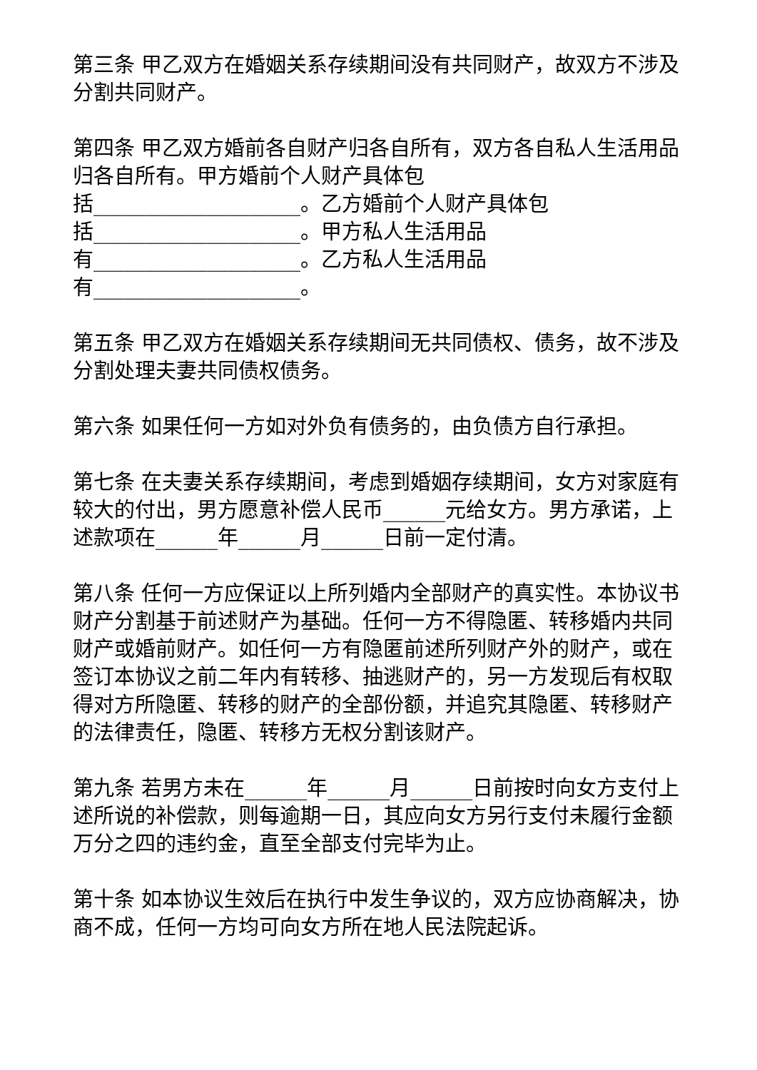第三条 甲乙双方在婚姻关系存续期间没有共同财产，故双方不涉及分割共同财产。
第四条 甲乙双方婚前各自财产归各自所有，双方各自私人生活用品归各自所有。甲方婚前个人财产具体包
括____________________。乙方婚前个人财产具体包
括____________________。甲方私人生活用品
有____________________。乙方私人生活用品
有____________________。
第五条 甲乙双方在婚姻关系存续期间无共同债权、债务，故不涉及分割处理夫妻共同债权债务。
第六条 如果任何一方如对外负有债务的，由负债方自行承担。
第七条 在夫妻关系存续期间，考虑到婚姻存续期间，女方对家庭有较大的付出，男方愿意补偿人民币______元给女方。男方承诺，上述款项在______年______月______日前一定付清。
第八条 任何一方应保证以上所列婚内全部财产的真实性。本协议书财产分割基于前述财产为基础。任何一方不得隐匿、转移婚内共同财产或婚前财产。如任何一方有隐匿前述所列财产外的财产，或在签订本协议之前二年内有转移、抽逃财产的，另一方发现后有权取得对方所隐匿、转移的财产的全部份额，并追究其隐匿、转移财产的法律责任，隐匿、转移方无权分割该财产。
第九条 若男方未在______年______月______日前按时向女方支付上述所说的补偿款，则每逾期一日，其应向女方另行支付未履行金额万分之四的违约金，直至全部支付完毕为止。
第十条 如本协议生效后在执行中发生争议的，双方应协商解决，协商不成，任何一方均可向女方所在地人民法院起诉。